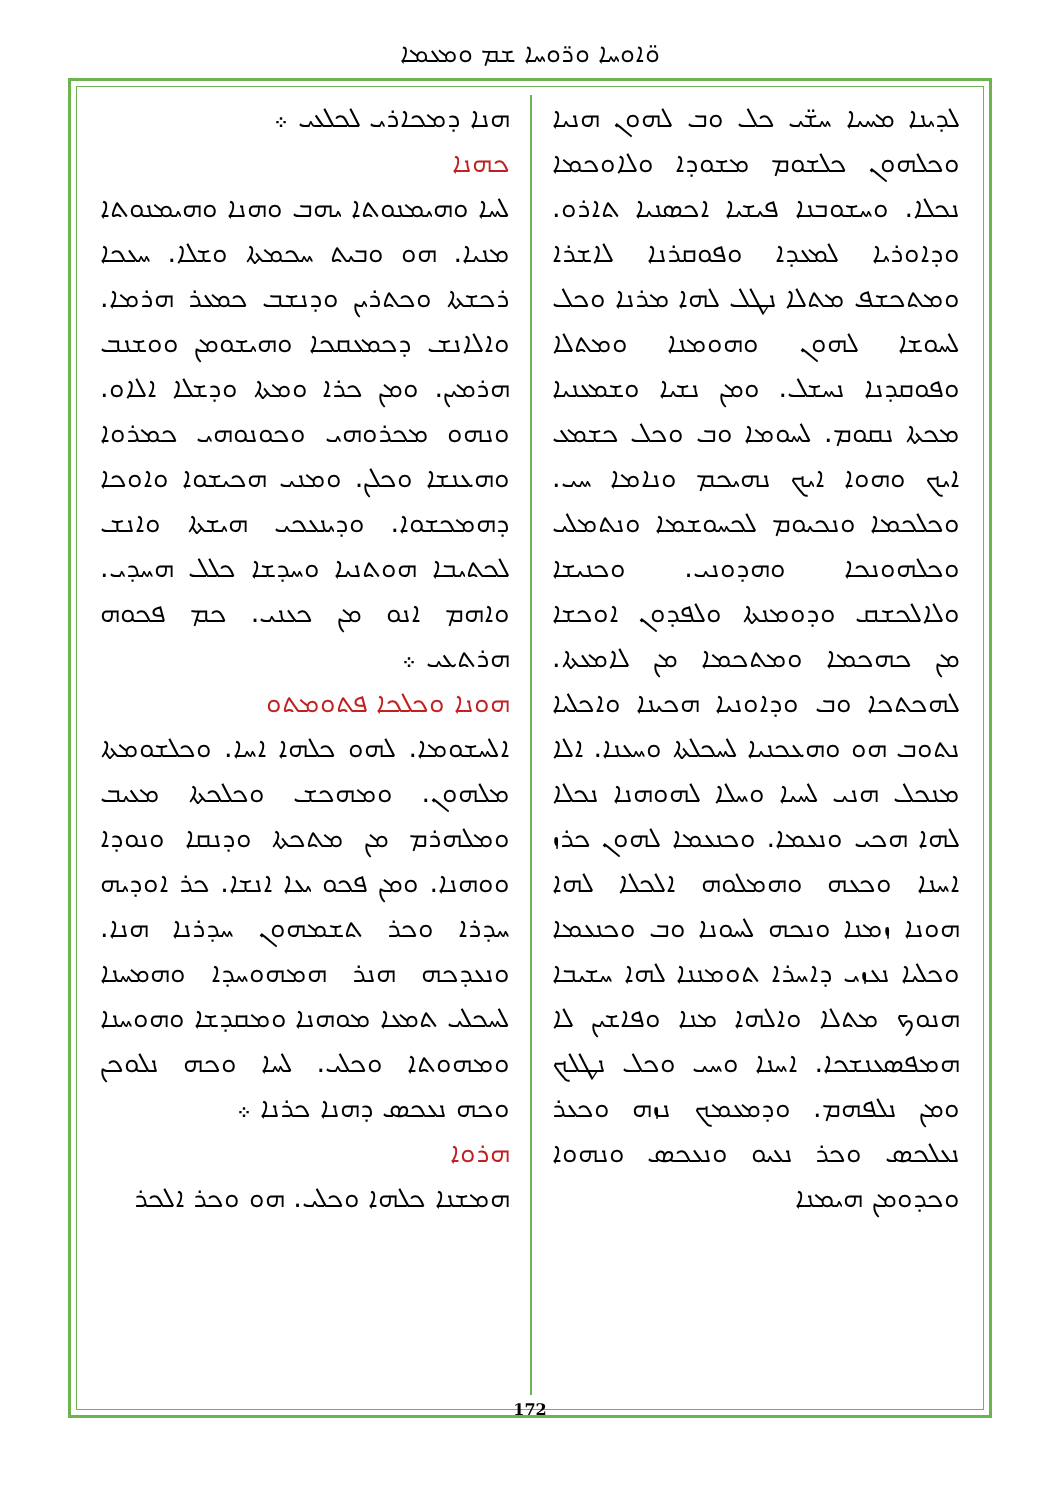ܘ̈ܐܘܚܐ ܘܪ̈ܘܚܐ ܫܡ ܘܡܥܡܐ
ܠܕܝܢܐ ܡܚܝܐ ܚܫ̈ܝ ܟܠ ܘܒ ܠܗܘܢ ܗܢܝܐ ܘܟܠܗܘܢ ܟܠܫܘܡ ܡܫܘܕܐ ܘܠܐܘܟܡܐ ܢܟܠܐ. ܘܚܫܘܒܢܐ ܦܝܫܝܐ ܐܟܣܢܝܐ ܬܐܪܘ. ܘܕܐܘܪܝܐ ܠܡܥܕܐ ܘܦܘܩܪܢܐ ܠܐܫܪܐ ܘܡܬܟܫܦ ܡܬܠܐ ܢܛܠ ܠܗܐ ܡܪܢܐ ܘܟܠ ܠܚܘܫܐ ܠܗܘܢ ܘܗܘܡܢܐ ܘܡܬܠܐ ܘܦܘܩܕܢܐ ܢܚܫܠ. ܘܡܢ ܢܫܝܐ ܘܫܡܥܢܝܐ ܡܟܬܐ ܢܩܘܡ. ܠܚܘܡܐ ܘܒ ܘܟܠ ܟܫܡܥ ܐܝܟ ܘܗܘܐ ܐܝܟ ܢܗܝܟܡ ܘܢܐܡܐ ܚܝ. ܘܟܠܟܡܐ ܘܢܟܝܘܡ ܠܟܚܘܫܡܐ ܘܢܬܡܠܝ ܘܟܠܗܘܢܟܐ ܘܗܕܘܢܝ. ܘܟܢܝܫܐ ܘܠܐܠܟܫܩ ܘܕܘܡܢܬܐ ܘܠܦܕܘܢ ܐܘܟܫܐ ܡܢ ܟܗܟܡܐ ܘܡܬܟܡܐ ܡܢ ܠܐܡܥܬܐ. ܠܗܟܬܟܐ ܘܒ ܘܕܐܘܢܝܐ ܗܟܝܢܐ ܘܐܟܠܝܐ ܢܬܘܒ ܗܘ ܘܗܥܟܢܝܐ ܠܚܟܠܬܐ ܘܚܥܢܐ. ܐܠܐ ܡܢܟܠ ܗܢܝ ܠܚܝܐ ܘܚܠܐ ܠܗܘܗܢܐ ܢܟܠܐ ܠܗܐ ܗܟܝ ܘܢܥܡܐ. ܘܟܢܥܡܐ ܠܗܘܢ ܟܪܙ ܐܚܢܐ ܘܟܥܗ ܘܗܡܠܘܗ ܐܠܟܠܐ ܠܗܐ ܗܘܢܐ ܙܡܢܐ ܘܢܟܗ ܠܚܘܢܐ ܘܒ ܘܟܢܥܡܐ ܘܟܠܝܐ ܢܥܙܝ ܕܐܚܪܐ ܬܘܡܢܢܐ ܠܗܐ ܚܫܝܒܐ ܗܢܘܟ ܡܬܠܐ ܘܐܠܗܐ ܡܢܐ ܘܦܐܫܝܢ ܠܐ ܗܡܦܣܥܢܫܟܐ. ܐܚܢܐ ܘܚܝ ܘܟܠ ܢܛܠܟ ܘܡܢ ܢܠܦܗܡ. ܘܕܡܥܡܟ ܢܙܗ ܘܟܥܪ ܢܥܠܟܣ ܘܟܪ ܢܥܝܘ ܘܢܥܟܣ ܘܢܗܘܐ ܘܟܕܘܡܢ ܗܝܡܢܐ
ܗܢܐ ܕܡܟܐܪܝ ܠܟܠܥܝ ܀
ܟܗܢܐ
ܠܚܐ ܘܗܝܡܢܘܬܐ ܝܗܒ ܘܗܢܐ ܘܗܝܡܢܘܬܐ ܡܢܝܐ. ܗܘ ܘܒܝܬ ܚܟܡܬܐ ܘܫܠܐ. ܚܥܟܐ ܪܟܫܬܐ ܘܟܬܪܝܢ ܘܕܢܫܒ ܟܡܥܪ ܗܪܡܐ. ܘܐܠܐܢܫ ܕܟܡܥܩܟܐ ܘܗܝܫܘܡܢ ܘܘܫܢܒ ܗܪܡܝܢ. ܘܡܢ ܟܪܐ ܘܡܬܐ ܘܕܫܠܐ ܐܠܐܘ. ܘܢܗܘ ܡܟܪܘܗܝ ܘܟܘܢܘܗܝ ܟܡܪܘܐ ܘܗܥܢܫܐ ܘܟܠܢ. ܘܡܢܝ ܗܟܝܫܘܐ ܘܐܘܟܐ ܕܗܡܟܫܘܐ. ܘܕܝܢܥܟܝ ܗܝܫܬܐ ܘܐܢܫ ܠܟܬܝܒܐ ܗܘܬܢܝܐ ܘܚܕܫܐ ܟܠܠ ܗܚܕܝ. ܘܐܗܡ ܐܢܘ ܡܢ ܟܥܢܝ. ܟܡ ܦܟܘܗ ܗܪܬܥܝ ܀
ܗܘܢܐ ܘܟܠܟܐ ܦܬܘܡܬܘ
ܐܠܚܫܘܡܐ. ܠܗܘ ܟܠܗܐ ܐܚܐ. ܘܟܠܫܘܡܬܐ ܡܠܗܘܢ. ܘܡܗܟܫ ܘܟܠܟܬܐ ܡܥܝܒ ܘܡܠܗܪܡ ܡܢ ܡܬܟܬܐ ܘܕܢܩܐ ܘܢܘܕܐ ܘܘܗܢܐ. ܘܡܢ ܦܟܘ ܝܥܐ ܐܢܫܐ. ܟܪ ܐܘܕܝܗ ܚܕܪܐ ܘܟܪ ܬܫܡܗܘܢ ܚܕܪܢܐ ܗܢܐ. ܘܢܥܕܟܗ ܗܢܪ ܗܡܗܘܚܕܐ ܘܗܡܚܢܐ ܠܚܟܠܝ ܬܡܥܐ ܡܘܗܢܐ ܘܡܩܕܫܐ ܘܗܘܚܢܐ ܘܡܗܘܬܐ ܘܟܠܝ. ܠܚܐ ܘܟܗ ܢܠܘܟܢ ܘܟܗ ܢܥܟܣ ܕܗܢܐ ܟܪܢܐ ܀
ܗܪܘܐ
ܗܡܫܢܐ ܟܠܗܐ ܘܟܠܝ. ܗܘ ܘܟܪ ܐܠܟܪ
172